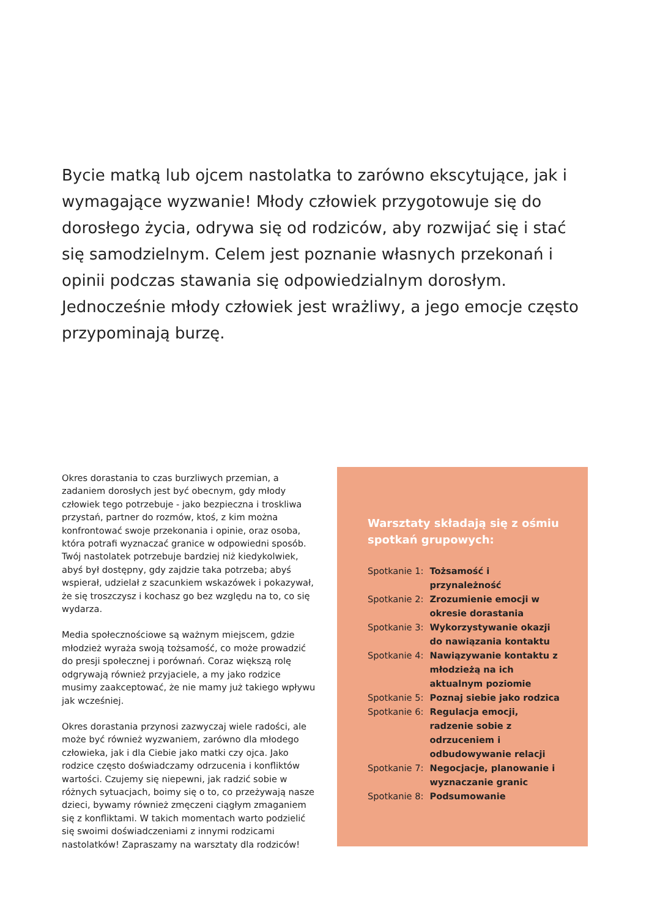Bycie matką lub ojcem nastolatka to zarówno ekscytujące, jak i wymagające wyzwanie! Młody człowiek przygotowuje się do dorosłego życia, odrywa się od rodziców, aby rozwijać się i stać się samodzielnym. Celem jest poznanie własnych przekonań i opinii podczas stawania się odpowiedzialnym dorosłym. Jednocześnie młody człowiek jest wrażliwy, a jego emocje często przypominają burzę.
Okres dorastania to czas burzliwych przemian, a zadaniem dorosłych jest być obecnym, gdy młody człowiek tego potrzebuje - jako bezpieczna i troskliwa przystań, partner do rozmów, ktoś, z kim można konfrontować swoje przekonania i opinie, oraz osoba, która potrafi wyznaczać granice w odpowiedni sposób. Twój nastolatek potrzebuje bardziej niż kiedykolwiek, abyś był dostępny, gdy zajdzie taka potrzeba; abyś wspierał, udzielał z szacunkiem wskazówek i pokazywał, że się troszczysz i kochasz go bez względu na to, co się wydarza.
Media społecznościowe są ważnym miejscem, gdzie młodzież wyraża swoją tożsamość, co może prowadzić do presji społecznej i porównań. Coraz większą rolę odgrywają również przyjaciele, a my jako rodzice musimy zaakceptować, że nie mamy już takiego wpływu jak wcześniej.
Okres dorastania przynosi zazwyczaj wiele radości, ale może być również wyzwaniem, zarówno dla młodego człowieka, jak i dla Ciebie jako matki czy ojca. Jako rodzice często doświadczamy odrzucenia i konfliktów wartości. Czujemy się niepewni, jak radzić sobie w różnych sytuacjach, boimy się o to, co przeżywają nasze dzieci, bywamy również zmęczeni ciągłym zmaganiem się z konfliktami. W takich momentach warto podzielić się swoimi doświadczeniami z innymi rodzicami nastolatków! Zapraszamy na warsztaty dla rodziców!
Warsztaty składają się z ośmiu spotkań grupowych:
| Spotkanie 1: | Tożsamość i przynależność |
| Spotkanie 2: | Zrozumienie emocji w okresie dorastania |
| Spotkanie 3: | Wykorzystywanie okazji do nawiązania kontaktu |
| Spotkanie 4: | Nawiązywanie kontaktu z młodzieżą na ich aktualnym poziomie |
| Spotkanie 5: | Poznaj siebie jako rodzica |
| Spotkanie 6: | Regulacja emocji, radzenie sobie z odrzuceniem i odbudowywanie relacji |
| Spotkanie 7: | Negocjacje, planowanie i wyznaczanie granic |
| Spotkanie 8: | Podsumowanie |